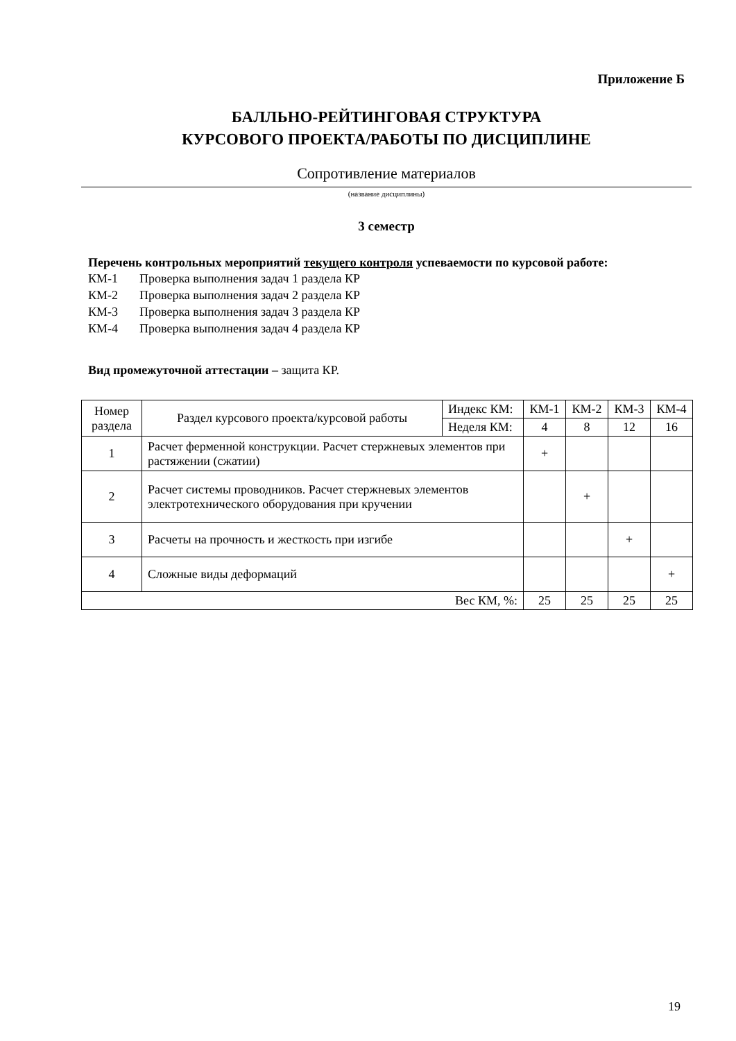Приложение Б
БАЛЛЬНО-РЕЙТИНГОВАЯ СТРУКТУРА
КУРСОВОГО ПРОЕКТА/РАБОТЫ ПО ДИСЦИПЛИНЕ
Сопротивление материалов
(название дисциплины)
3 семестр
Перечень контрольных мероприятий текущего контроля успеваемости по курсовой работе:
КМ-1 Проверка выполнения задач 1 раздела КР
КМ-2 Проверка выполнения задач 2 раздела КР
КМ-3 Проверка выполнения задач 3 раздела КР
КМ-4 Проверка выполнения задач 4 раздела КР
Вид промежуточной аттестации – защита КР.
| Номер раздела | Раздел курсового проекта/курсовой работы | Индекс КМ: | КМ-1 | КМ-2 | КМ-3 | КМ-4 |
| | | Неделя КМ: | 4 | 8 | 12 | 16 |
| 1 | Расчет ферменной конструкции. Расчет стержневых элементов при растяжении (сжатии) | | + | | | |
| 2 | Расчет системы проводников. Расчет стержневых элементов электротехнического оборудования при кручении | | | + | | |
| 3 | Расчеты на прочность и жесткость при изгибе | | | | + | |
| 4 | Сложные виды деформаций | | | | | + |
| Вес КМ, %: | | | 25 | 25 | 25 | 25 |
19